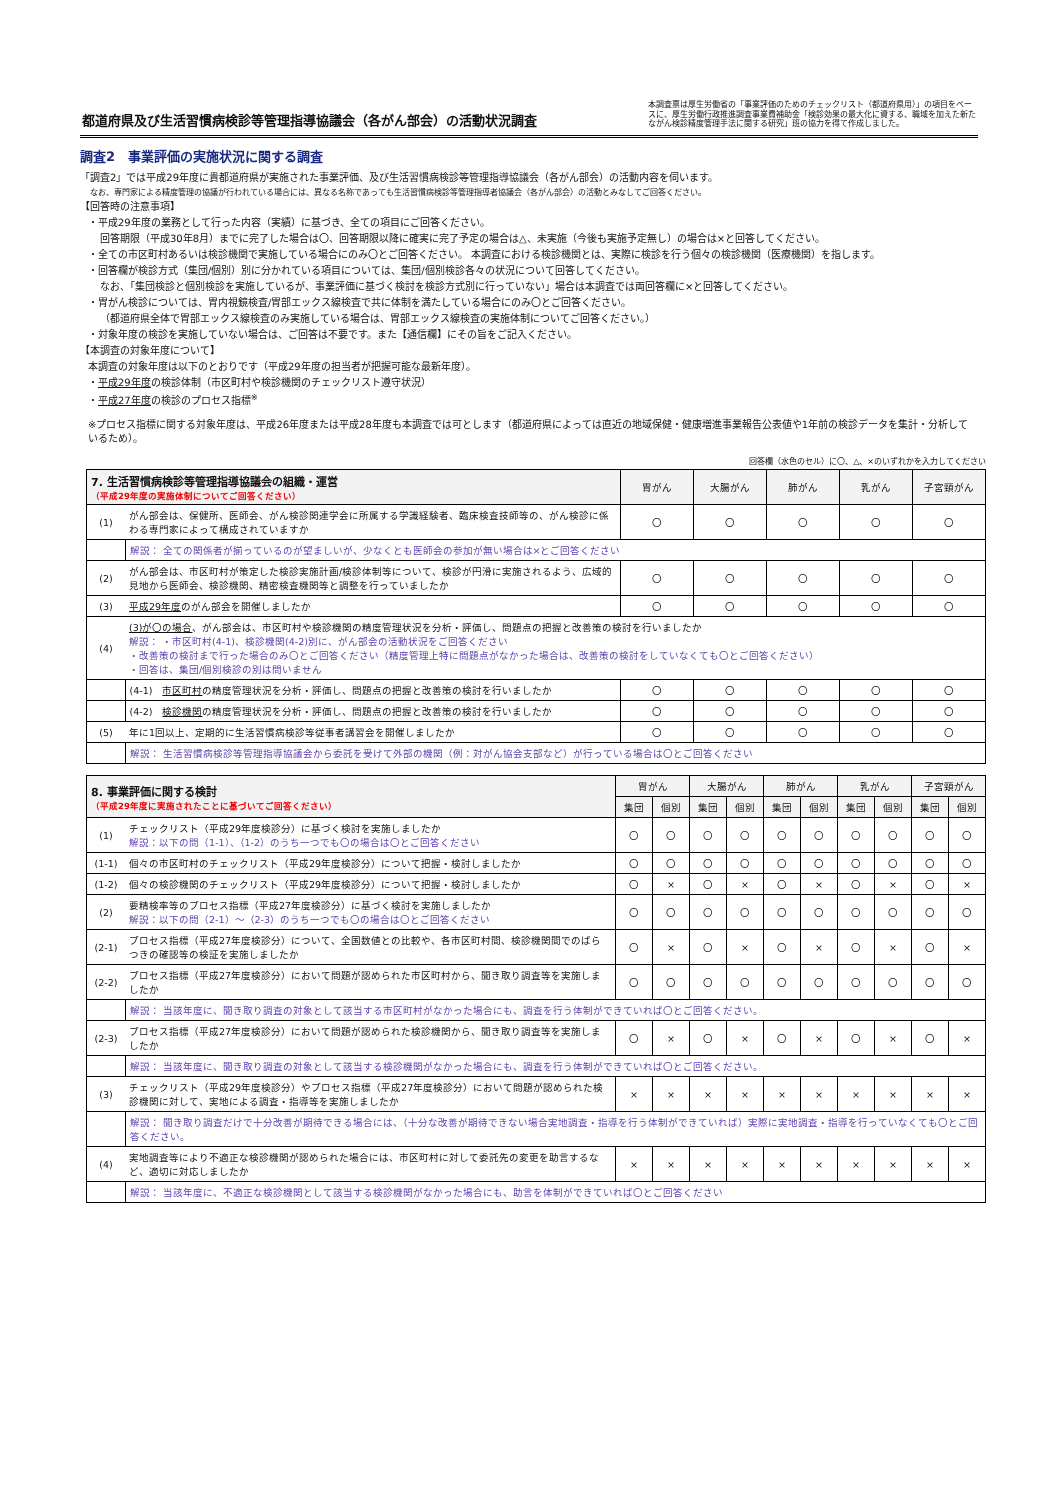都道府県及び生活習慣病検診等管理指導協議会（各がん部会）の活動状況調査
本調査票は厚生労働省の「事業評価のためのチェックリスト（都道府県用）」の項目をベースに、厚生労働行政推進調査事業費補助金「検診効果の最大化に資する、職域を加えた新たながん検診精度管理手法に関する研究」班の協力を得て作成しました。
調査2　事業評価の実施状況に関する調査
「調査2」では平成29年度に貴都道府県が実施された事業評価、及び生活習慣病検診等管理指導協議会（各がん部会）の活動内容を伺います。
なお、専門家による精度管理の協議が行われている場合には、異なる名称であっても生活習慣病検診等管理指導者協議会（各がん部会）の活動とみなしてご回答ください。
【回答時の注意事項】
・平成29年度の業務として行った内容（実績）に基づき、全ての項目にご回答ください。
回答期限（平成30年8月）までに完了した場合は〇、回答期限以降に確実に完了予定の場合は△、未実施（今後も実施予定無し）の場合は×と回答してください。
・全ての市区町村あるいは検診機関で実施している場合にのみ〇とご回答ください。 本調査における検診機関とは、実際に検診を行う個々の検診機関（医療機関）を指します。
・回答欄が検診方式（集団/個別）別に分かれている項目については、集団/個別検診各々の状況について回答してください。
なお、「集団検診と個別検診を実施しているが、事業評価に基づく検討を検診方式別に行っていない」場合は本調査では両回答欄に×と回答してください。
・胃がん検診については、胃内視鏡検査/胃部エックス線検査で共に体制を満たしている場合にのみ〇とご回答ください。
（都道府県全体で胃部エックス線検査のみ実施している場合は、胃部エックス線検査の実施体制についてご回答ください。）
・対象年度の検診を実施していない場合は、ご回答は不要です。また【通信欄】にその旨をご記入ください。
【本調査の対象年度について】
本調査の対象年度は以下のとおりです（平成29年度の担当者が把握可能な最新年度）。
・平成29年度の検診体制（市区町村や検診機関のチェックリスト遵守状況）
・平成27年度の検診のプロセス指標<sup>※</sup>
※プロセス指標に関する対象年度は、平成26年度または平成28年度も本調査では可とします（都道府県によっては直近の地域保健・健康増進事業報告公表値や1年前の検診データを集計・分析しているため）。
回答欄（水色のセル）に〇、△、×のいずれかを入力してください
| 7. 生活習慣病検診等管理指導協議会の組織・運営 （平成29年度の実施体制についてご回答ください） | | 胃がん | 大腸がん | 肺がん | 乳がん | 子宮頸がん |
| --- | --- | --- | --- | --- | --- | --- |
| (1) | がん部会は、保健所、医師会、がん検診関連学会に所属する学識経験者、臨床検査技師等の、がん検診に係わる専門家によって構成されていますか | 〇 | 〇 | 〇 | 〇 | 〇 |
| | 解説： 全ての関係者が揃っているのが望ましいが、少なくとも医師会の参加が無い場合は×とご回答ください | | | | | |
| (2) | がん部会は、市区町村が策定した検診実施計画/検診体制等について、検診が円滑に実施されるよう、広域的見地から医師会、検診機関、精密検査機関等と調整を行っていましたか | 〇 | 〇 | 〇 | 〇 | 〇 |
| (3) | 平成29年度 のがん部会を開催しましたか | 〇 | 〇 | 〇 | 〇 | 〇 |
| (4) | (3)が〇の場合 、がん部会は、市区町村や検診機関の精度管理状況を分析・評価し、問題点の把握と改善策の検討を行いましたか 解説： ・市区町村(4-1)、検診機関(4-2)別に、がん部会の活動状況をご回答ください ・改善策の検討まで行った場合のみ〇とご回答ください（精度管理上特に問題点がなかった場合は、改善策の検討をしていなくても〇とご回答ください） ・回答は、集団/個別検診の別は問いません | | | | | |
| | (4-1) 市区町村 の精度管理状況を分析・評価し、問題点の把握と改善策の検討を行いましたか | 〇 | 〇 | 〇 | 〇 | 〇 |
| | (4-2) 検診機関 の精度管理状況を分析・評価し、問題点の把握と改善策の検討を行いましたか | 〇 | 〇 | 〇 | 〇 | 〇 |
| (5) | 年に1回以上、定期的に生活習慣病検診等従事者講習会を開催しましたか | 〇 | 〇 | 〇 | 〇 | 〇 |
| | 解説： 生活習慣病検診等管理指導協議会から委託を受けて外部の機関（例：対がん協会支部など）が行っている場合は〇とご回答ください | | | | | |
| 8. 事業評価に関する検討 （平成29年度に実施されたことに基づいてご回答ください） | | 胃がん | | 大腸がん | | 肺がん | | 乳がん | | 子宮頸がん | |
| --- | --- | --- | --- | --- | --- | --- | --- | --- | --- | --- | --- |
| | | 集団 | 個別 | 集団 | 個別 | 集団 | 個別 | 集団 | 個別 | 集団 | 個別 |
| (1) | チェックリスト（平成29年度検診分）に基づく検討を実施しましたか 解説：以下の問（1-1）、（1-2）のうち一つでも〇の場合は〇とご回答ください | 〇 | 〇 | 〇 | 〇 | 〇 | 〇 | 〇 | 〇 | 〇 | 〇 |
| (1-1) | 個々の市区町村のチェックリスト（平成29年度検診分）について把握・検討しましたか | 〇 | 〇 | 〇 | 〇 | 〇 | 〇 | 〇 | 〇 | 〇 | 〇 |
| (1-2) | 個々の検診機関のチェックリスト（平成29年度検診分）について把握・検討しましたか | 〇 | × | 〇 | × | 〇 | × | 〇 | × | 〇 | × |
| (2) | 要精検率等のプロセス指標（平成27年度検診分）に基づく検討を実施しましたか 解説：以下の問（2-1）～（2-3）のうち一つでも〇の場合は〇とご回答ください | 〇 | 〇 | 〇 | 〇 | 〇 | 〇 | 〇 | 〇 | 〇 | 〇 |
| (2-1) | プロセス指標（平成27年度検診分）について、全国数値との比較や、各市区町村間、検診機関間でのばらつきの確認等の検証を実施しましたか | 〇 | × | 〇 | × | 〇 | × | 〇 | × | 〇 | × |
| (2-2) | プロセス指標（平成27年度検診分）において問題が認められた市区町村から、聞き取り調査等を実施しましたか | 〇 | 〇 | 〇 | 〇 | 〇 | 〇 | 〇 | 〇 | 〇 | 〇 |
| | 解説： 当該年度に、聞き取り調査の対象として該当する市区町村がなかった場合にも、調査を行う体制ができていれば〇とご回答ください。 | | | | | | | | | | |
| (2-3) | プロセス指標（平成27年度検診分）において問題が認められた検診機関から、聞き取り調査等を実施しましたか | 〇 | × | 〇 | × | 〇 | × | 〇 | × | 〇 | × |
| | 解説： 当該年度に、聞き取り調査の対象として該当する検診機関がなかった場合にも、調査を行う体制ができていれば〇とご回答ください。 | | | | | | | | | | |
| (3) | チェックリスト（平成29年度検診分）やプロセス指標（平成27年度検診分）において問題が認められた検診機関に対して、実地による調査・指導等を実施しましたか | × | × | × | × | × | × | × | × | × | × |
| | 解説： 聞き取り調査だけで十分改善が期待できる場合には、（十分な改善が期待できない場合実地調査・指導を行う体制ができていれば）実際に実地調査・指導を行っていなくても〇とご回答ください。 | | | | | | | | | | |
| (4) | 実地調査等により不適正な検診機関が認められた場合には、市区町村に対して委託先の変更を助言するなど、適切に対応しましたか | × | × | × | × | × | × | × | × | × | × |
| | 解説： 当該年度に、不適正な検診機関として該当する検診機関がなかった場合にも、助言を体制ができていれば〇とご回答ください | | | | | | | | | | |